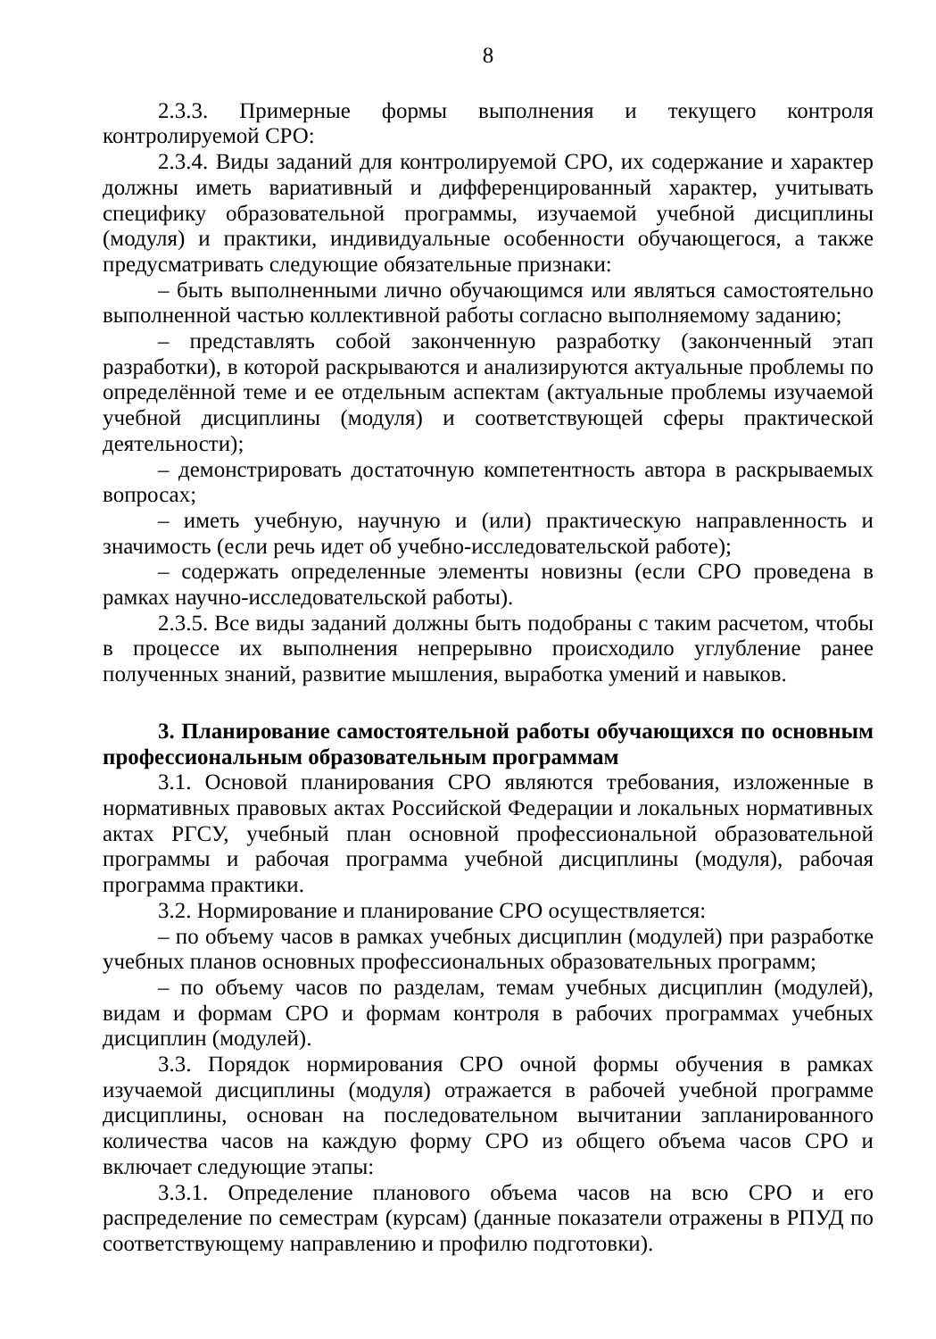8
2.3.3. Примерные формы выполнения и текущего контроля контролируемой СРО:
2.3.4. Виды заданий для контролируемой СРО, их содержание и характер должны иметь вариативный и дифференцированный характер, учитывать специфику образовательной программы, изучаемой учебной дисциплины (модуля) и практики, индивидуальные особенности обучающегося, а также предусматривать следующие обязательные признаки:
– быть выполненными лично обучающимся или являться самостоятельно выполненной частью коллективной работы согласно выполняемому заданию;
– представлять собой законченную разработку (законченный этап разработки), в которой раскрываются и анализируются актуальные проблемы по определённой теме и ее отдельным аспектам (актуальные проблемы изучаемой учебной дисциплины (модуля) и соответствующей сферы практической деятельности);
– демонстрировать достаточную компетентность автора в раскрываемых вопросах;
– иметь учебную, научную и (или) практическую направленность и значимость (если речь идет об учебно-исследовательской работе);
– содержать определенные элементы новизны (если СРО проведена в рамках научно-исследовательской работы).
2.3.5. Все виды заданий должны быть подобраны с таким расчетом, чтобы в процессе их выполнения непрерывно происходило углубление ранее полученных знаний, развитие мышления, выработка умений и навыков.
3. Планирование самостоятельной работы обучающихся по основным профессиональным образовательным программам
3.1. Основой планирования СРО являются требования, изложенные в нормативных правовых актах Российской Федерации и локальных нормативных актах РГСУ, учебный план основной профессиональной образовательной программы и рабочая программа учебной дисциплины (модуля), рабочая программа практики.
3.2. Нормирование и планирование СРО осуществляется:
– по объему часов в рамках учебных дисциплин (модулей) при разработке учебных планов основных профессиональных образовательных программ;
– по объему часов по разделам, темам учебных дисциплин (модулей), видам и формам СРО и формам контроля в рабочих программах учебных дисциплин (модулей).
3.3. Порядок нормирования СРО очной формы обучения в рамках изучаемой дисциплины (модуля) отражается в рабочей учебной программе дисциплины, основан на последовательном вычитании запланированного количества часов на каждую форму СРО из общего объема часов СРО и включает следующие этапы:
3.3.1. Определение планового объема часов на всю СРО и его распределение по семестрам (курсам) (данные показатели отражены в РПУД по соответствующему направлению и профилю подготовки).